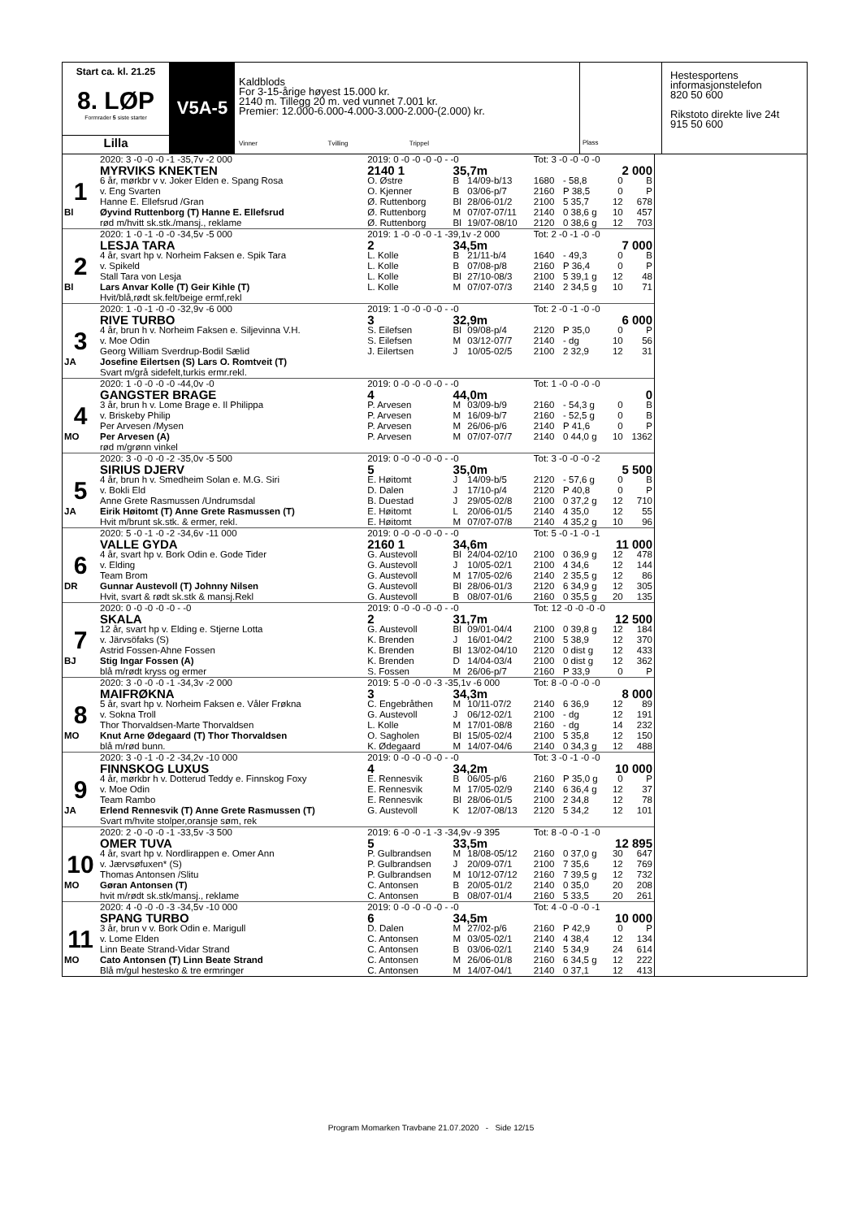Start ca. kl. 21.25
8. LØP
Formrader 5 siste starter
Lilla
V5A-5
Kaldblods
For 3-15-årige høyest 15.000 kr.
2140 m. Tillegg 20 m. ved vunnet 7.001 kr.
Premier: 12.000-6.000-4.000-3.000-2.000-(2.000) kr.
Vinner Tvilling Trippel
Plass
Hestesportens
informasjonstelefon
820 50 600
Rikstoto direkte live 24t
915 50 600
| | 2020: 3 -0 -0 -0 -1 -35,7v -2 000 | 2019: 0 -0 -0 -0 -0 - -0 | | | Tot: 3 -0 -0 -0 -0 | | | |
| | MYRVIKS KNEKTEN | 2140 1 | 35,7m | | 2 000 | | | |
| 1 | 6 år, mørkbr v v. Joker Elden e. Spang Rosa | O. Østre | B | 14/09-b/13 | 1680 | - 58,8 | 0 | B |
| | v. Eng Svarten | O. Kjenner | B | 03/06-p/7 | 2160 | P 38,5 | 0 | P |
| | Hanne E. Ellefsrud /Gran | Ø. Ruttenborg | Bl | 28/06-01/2 | 2100 | 5 35,7 | 12 | 678 |
| Bl | Øyvind Ruttenborg (T) Hanne E. Ellefsrud | Ø. Ruttenborg | M | 07/07-07/11 | 2140 | 0 38,6 g | 10 | 457 |
| | rød m/hvitt sk.stk./mansj., reklame | Ø. Ruttenborg | Bl | 19/07-08/10 | 2120 | 0 38,6 g | 12 | 703 |
| | 2020: 1 -0 -1 -0 -0 -34,5v -5 000 | 2019: 1 -0 -0 -0 -1 -39,1v -2 000 | | | Tot: 2 -0 -1 -0 -0 | | | |
| | LESJA TARA | 2 | 34,5m | | 7 000 | | | |
| 2 | 4 år, svart hp v. Norheim Faksen e. Spik Tara | L. Kolle | B | 21/11-b/4 | 1640 | - 49,3 | 0 | B |
| | v. Spikeld | L. Kolle | B | 07/08-p/8 | 2160 | P 36,4 | 0 | P |
| | Stall Tara von Lesja | L. Kolle | Bl | 27/10-08/3 | 2100 | 5 39,1 g | 12 | 48 |
| Bl | Lars Anvar Kolle (T) Geir Kihle (T) | L. Kolle | M | 07/07-07/3 | 2140 | 2 34,5 g | 10 | 71 |
| | Hvit/blå,rødt sk.felt/beige ermf,rekl | | | | | | | |
| | 2020: 1 -0 -1 -0 -0 -32,9v -6 000 | 2019: 1 -0 -0 -0 -0 - -0 | | | Tot: 2 -0 -1 -0 -0 | | | |
| | RIVE TURBO | 3 | 32,9m | | 6 000 | | | |
| 3 | 4 år, brun h v. Norheim Faksen e. Siljevinna V.H. | S. Eilefsen | Bl | 09/08-p/4 | 2120 | P 35,0 | 0 | P |
| | v. Moe Odin | S. Eilefsen | M | 03/12-07/7 | 2140 | - dg | 10 | 56 |
| | Georg William Sverdrup-Bodil Sælid | J. Eilertsen | J | 10/05-02/5 | 2100 | 2 32,9 | 12 | 31 |
| JA | Josefine Eilertsen (S) Lars O. Romtveit (T) | | | | | | | |
| | Svart m/grå sidefelt,turkis ermr.rekl. | | | | | | | |
| | 2020: 1 -0 -0 -0 -0 -44,0v -0 | 2019: 0 -0 -0 -0 -0 - -0 | | | Tot: 1 -0 -0 -0 -0 | | | |
| | GANGSTER BRAGE | 4 | 44,0m | | 0 | | | |
| 4 | 3 år, brun h v. Lome Brage e. Il Philippa | P. Arvesen | M | 03/09-b/9 | 2160 | - 54,3 g | 0 | B |
| | v. Briskeby Philip | P. Arvesen | M | 16/09-b/7 | 2160 | - 52,5 g | 0 | B |
| | Per Arvesen /Mysen | P. Arvesen | M | 26/06-p/6 | 2140 | P 41,6 | 0 | P |
| MO | Per Arvesen (A) | P. Arvesen | M | 07/07-07/7 | 2140 | 0 44,0 g | 10 | 1362 |
| | rød m/grønn vinkel | | | | | | | |
| | 2020: 3 -0 -0 -0 -2 -35,0v -5 500 | 2019: 0 -0 -0 -0 -0 - -0 | | | Tot: 3 -0 -0 -0 -2 | | | |
| | SIRIUS DJERV | 5 | 35,0m | | 5 500 | | | |
| 5 | 4 år, brun h v. Smedheim Solan e. M.G. Siri | E. Høitomt | J | 14/09-b/5 | 2120 | - 57,6 g | 0 | B |
| | v. Bokli Eld | D. Dalen | J | 17/10-p/4 | 2120 | P 40,8 | 0 | P |
| | Anne Grete Rasmussen /Undrumsdal | B. Duestad | J | 29/05-02/8 | 2100 | 0 37,2 g | 12 | 710 |
| JA | Eirik Høitomt (T) Anne Grete Rasmussen (T) | E. Høitomt | L | 20/06-01/5 | 2140 | 4 35,0 | 12 | 55 |
| | Hvit m/brunt sk.stk. & ermer, rekl. | E. Høitomt | M | 07/07-07/8 | 2140 | 4 35,2 g | 10 | 96 |
| | 2020: 5 -0 -1 -0 -2 -34,6v -11 000 | 2019: 0 -0 -0 -0 -0 - -0 | | | Tot: 5 -0 -1 -0 -1 | | | |
| | VALLE GYDA | 2160 1 | 34,6m | | 11 000 | | | |
| 6 | 4 år, svart hp v. Bork Odin e. Gode Tider | G. Austevoll | Bl | 24/04-02/10 | 2100 | 0 36,9 g | 12 | 478 |
| | v. Elding | G. Austevoll | J | 10/05-02/1 | 2100 | 4 34,6 | 12 | 144 |
| | Team Brom | G. Austevoll | M | 17/05-02/6 | 2140 | 2 35,5 g | 12 | 86 |
| DR | Gunnar Austevoll (T) Johnny Nilsen | G. Austevoll | Bl | 28/06-01/3 | 2120 | 6 34,9 g | 12 | 305 |
| | Hvit, svart & rødt sk.stk & mansj.Rekl | G. Austevoll | B | 08/07-01/6 | 2160 | 0 35,5 g | 20 | 135 |
| | 2020: 0 -0 -0 -0 -0 - -0 | 2019: 0 -0 -0 -0 -0 - -0 | | | Tot: 12 -0 -0 -0 -0 | | | |
| | SKALA | 2 | 31,7m | | 12 500 | | | |
| 7 | 12 år, svart hp v. Elding e. Stjerne Lotta | G. Austevoll | Bl | 09/01-04/4 | 2100 | 0 39,8 g | 12 | 184 |
| | v. Järvsöfaks (S) | K. Brenden | J | 16/01-04/2 | 2100 | 5 38,9 | 12 | 370 |
| | Astrid Fossen-Ahne Fossen | K. Brenden | Bl | 13/02-04/10 | 2120 | 0 dist g | 12 | 433 |
| BJ | Stig Ingar Fossen (A) | K. Brenden | D | 14/04-03/4 | 2100 | 0 dist g | 12 | 362 |
| | blå m/rødt kryss og ermer | S. Fossen | M | 26/06-p/7 | 2160 | P 33,9 | 0 | P |
| | 2020: 3 -0 -0 -0 -1 -34,3v -2 000 | 2019: 5 -0 -0 -0 -3 -35,1v -6 000 | | | Tot: 8 -0 -0 -0 -0 | | | |
| | MAIFRØKNA | 3 | 34,3m | | 8 000 | | | |
| 8 | 5 år, svart hp v. Norheim Faksen e. Våler Frøkna | C. Engebråthen | M | 10/11-07/2 | 2140 | 6 36,9 | 12 | 89 |
| | v. Sokna Troll | G. Austevoll | J | 06/12-02/1 | 2100 | - dg | 12 | 191 |
| | Thor Thorvaldsen-Marte Thorvaldsen | L. Kolle | M | 17/01-08/8 | 2160 | - dg | 14 | 232 |
| MO | Knut Arne Ødegaard (T) Thor Thorvaldsen | O. Sagholen | Bl | 15/05-02/4 | 2100 | 5 35,8 | 12 | 150 |
| | blå m/rød bunn. | K. Ødegaard | M | 14/07-04/6 | 2140 | 0 34,3 g | 12 | 488 |
| | 2020: 3 -0 -1 -0 -2 -34,2v -10 000 | 2019: 0 -0 -0 -0 -0 - -0 | | | Tot: 3 -0 -1 -0 -0 | | | |
| | FINNSKOG LUXUS | 4 | 34,2m | | 10 000 | | | |
| 9 | 4 år, mørkbr h v. Dotterud Teddy e. Finnskog Foxy | E. Rennesvik | B | 06/05-p/6 | 2160 | P 35,0 g | 0 | P |
| | v. Moe Odin | E. Rennesvik | M | 17/05-02/9 | 2140 | 6 36,4 g | 12 | 37 |
| | Team Rambo | E. Rennesvik | Bl | 28/06-01/5 | 2100 | 2 34,8 | 12 | 78 |
| JA | Erlend Rennesvik (T) Anne Grete Rasmussen (T) | G. Austevoll | K | 12/07-08/13 | 2120 | 5 34,2 | 12 | 101 |
| | Svart m/hvite stolper,oransje søm, rek | | | | | | | |
| | 2020: 2 -0 -0 -0 -1 -33,5v -3 500 | 2019: 6 -0 -0 -1 -3 -34,9v -9 395 | | | Tot: 8 -0 -0 -1 -0 | | | |
| | OMER TUVA | 5 | 33,5m | | 12 895 | | | |
| 10 | 4 år, svart hp v. Nordlirappen e. Omer Ann | P. Gulbrandsen | M | 18/08-05/12 | 2160 | 0 37,0 g | 30 | 647 |
| | v. Jærvsøfuxen* (S) | P. Gulbrandsen | J | 20/09-07/1 | 2100 | 7 35,6 | 12 | 769 |
| | Thomas Antonsen /Slitu | P. Gulbrandsen | M | 10/12-07/12 | 2160 | 7 39,5 g | 12 | 732 |
| MO | Gøran Antonsen (T) | C. Antonsen | B | 20/05-01/2 | 2140 | 0 35,0 | 20 | 208 |
| | hvit m/rødt sk.stk/mansj., reklame | C. Antonsen | B | 08/07-01/4 | 2160 | 5 33,5 | 20 | 261 |
| | 2020: 4 -0 -0 -0 -3 -34,5v -10 000 | 2019: 0 -0 -0 -0 -0 - -0 | | | Tot: 4 -0 -0 -0 -1 | | | |
| | SPANG TURBO | 6 | 34,5m | | 10 000 | | | |
| 11 | 3 år, brun v v. Bork Odin e. Marigull | D. Dalen | M | 27/02-p/6 | 2160 | P 42,9 | 0 | P |
| | v. Lome Elden | C. Antonsen | M | 03/05-02/1 | 2140 | 4 38,4 | 12 | 134 |
| | Linn Beate Strand-Vidar Strand | C. Antonsen | B | 03/06-02/1 | 2140 | 5 34,9 | 24 | 614 |
| MO | Cato Antonsen (T) Linn Beate Strand | C. Antonsen | M | 26/06-01/8 | 2160 | 6 34,5 g | 12 | 222 |
| | Blå m/gul hestesko & tre ermringer | C. Antonsen | M | 14/07-04/1 | 2140 | 0 37,1 | 12 | 413 |
Program Momarken Travbane 21.07.2020 - Side 12/15